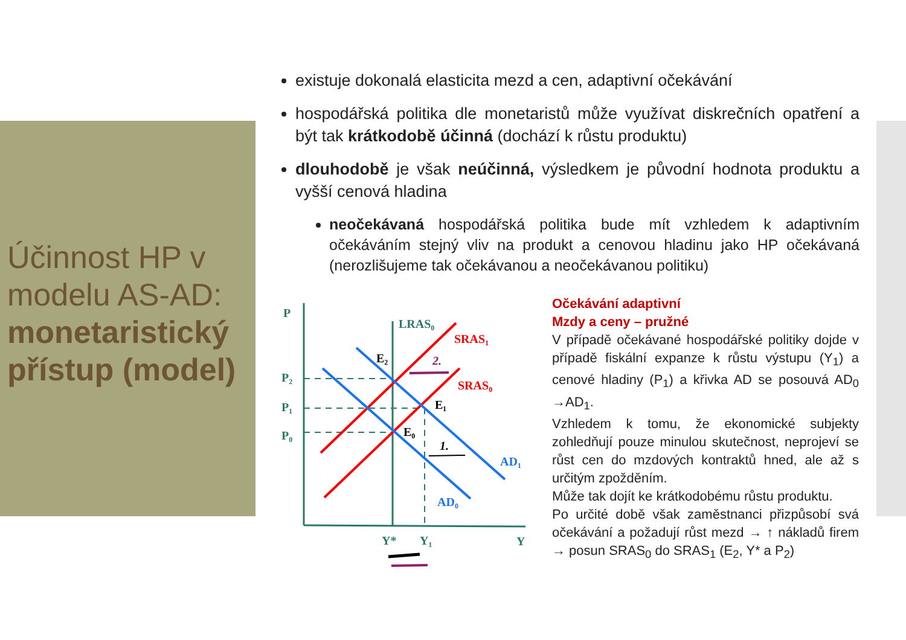Účinnost HP v modelu AS-AD: monetaristický přístup (model)
existuje dokonalá elasticita mezd a cen, adaptivní očekávání
hospodářská politika dle monetaristů může využívat diskrečních opatření a být tak krátkodobě účinná (dochází k růstu produktu)
dlouhodobě je však neúčinná, výsledkem je původní hodnota produktu a vyšší cenová hladina
neočekávaná hospodářská politika bude mít vzhledem k adaptivním očekáváním stejný vliv na produkt a cenovou hladinu jako HP očekávaná (nerozlišujeme tak očekávanou a neočekávanou politiku)
P
P₂
P₁
P₀
LRAS₀
SRAS₁
SRAS₀
E₂
E₁
E₀
2.
1.
AD₁
AD₀
Y*
Y₁
Y
Očekávání adaptivní
Mzdy a ceny – pružné
V případě očekávané hospodářské politiky dojde v případě fiskální expanze k růstu výstupu (Y<sub>1</sub>) a cenové hladiny (P<sub>1</sub>) a křivka AD se posouvá AD<sub>0</sub> →AD<sub>1</sub>.
Vzhledem k tomu, že ekonomické subjekty zohledňují pouze minulou skutečnost, neprojeví se růst cen do mzdových kontraktů hned, ale až s určitým zpožděním.
Může tak dojít ke krátkodobému růstu produktu.
Po určité době však zaměstnanci přizpůsobí svá očekávání a požadují růst mezd → ↑ nákladů firem → posun SRAS<sub>0</sub> do SRAS<sub>1</sub> (E<sub>2</sub>, Y* a P<sub>2</sub>)